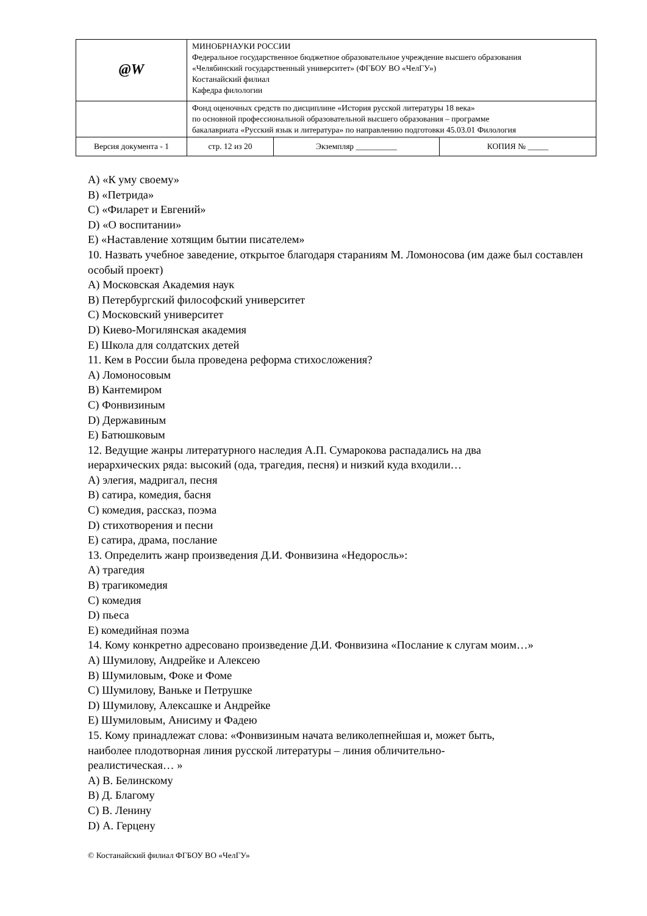| @W | МИНОБРНАУКИ РОССИИ Федеральное государственное бюджетное образовательное учреждение высшего образования «Челябинский государственный университет» (ФГБОУ ВО «ЧелГУ») Костанайский филиал Кафедра филологии | | |
| | Фонд оценочных средств по дисциплине «История русской литературы 18 века» по основной профессиональной образовательной высшего образования – программе бакалавриата «Русский язык и литература» по направлению подготовки 45.03.01 Филология | | |
| Версия документа - 1 | стр. 12 из 20 | Экземпляр __________ | КОПИЯ № _____ |
A) «К уму своему»
B) «Петрида»
C) «Филарет и Евгений»
D) «О воспитании»
E) «Наставление хотящим бытии писателем»
10. Назвать учебное заведение, открытое благодаря стараниям М. Ломоносова (им даже был составлен особый проект)
A) Московская Академия наук
B) Петербургский философский университет
C) Московский университет
D) Киево-Могилянская академия
E) Школа для солдатских детей
11. Кем в России была проведена реформа стихосложения?
A) Ломоносовым
B) Кантемиром
C) Фонвизиным
D) Державиным
E) Батюшковым
12. Ведущие жанры литературного наследия А.П. Сумарокова распадались на два
иерархических ряда: высокий (ода, трагедия, песня) и низкий куда входили…
A) элегия, мадригал, песня
B) сатира, комедия, басня
C) комедия, рассказ, поэма
D) стихотворения и песни
E) сатира, драма, послание
13. Определить жанр произведения Д.И. Фонвизина «Недоросль»:
A) трагедия
B) трагикомедия
C) комедия
D) пьеса
E) комедийная поэма
14. Кому конкретно адресовано произведение Д.И. Фонвизина «Послание к слугам моим…»
A) Шумилову, Андрейке и Алексею
B) Шумиловым, Фоке и Фоме
C) Шумилову, Ваньке и Петрушке
D) Шумилову, Алексашке и Андрейке
E) Шумиловым, Анисиму и Фадею
15. Кому принадлежат слова: «Фонвизиным начата великолепнейшая и, может быть,
наиболее плодотворная линия русской литературы – линия обличительно-
реалистическая… »
A) В. Белинскому
B) Д. Благому
C) В. Ленину
D) А. Герцену
© Костанайский филиал ФГБОУ ВО «ЧелГУ»